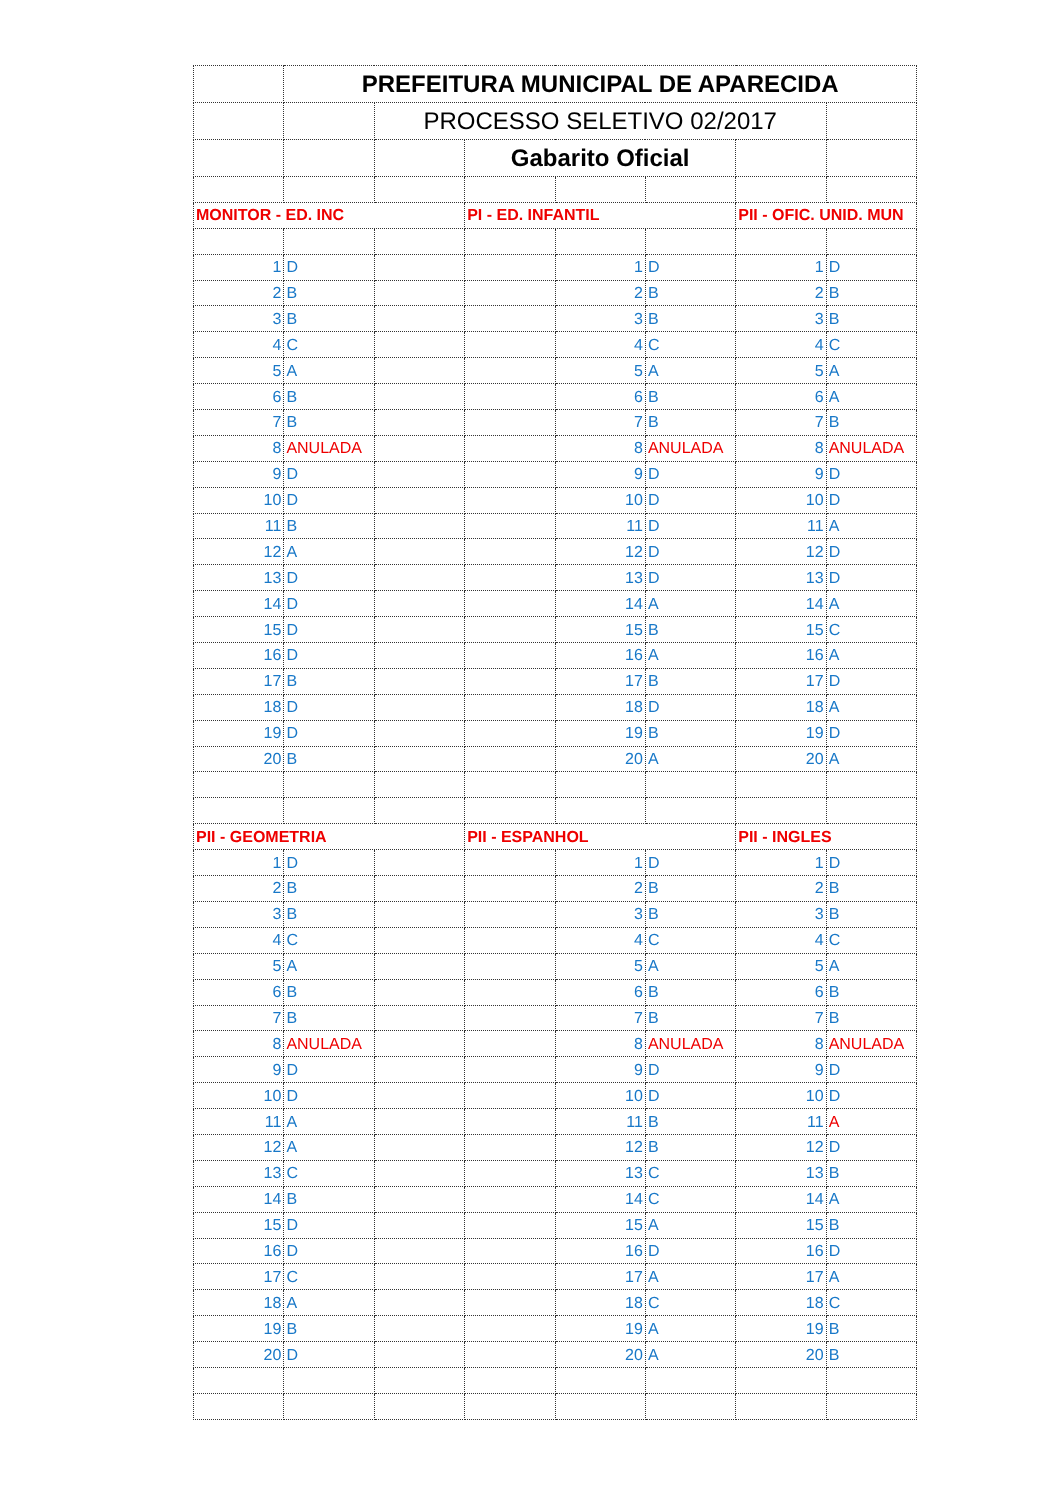| | PREFEITURA MUNICIPAL DE APARECIDA | | | | | | |
| | | PROCESSO SELETIVO 02/2017 | | | | | |
| | | | Gabarito Oficial | | | | |
| MONITOR - ED. INC | | | PI - ED. INFANTIL | | | PII - OFIC. UNID. MUN | |
| 1 | D | | | 1 | D | 1 | D |
| 2 | B | | | 2 | B | 2 | B |
| 3 | B | | | 3 | B | 3 | B |
| 4 | C | | | 4 | C | 4 | C |
| 5 | A | | | 5 | A | 5 | A |
| 6 | B | | | 6 | B | 6 | A |
| 7 | B | | | 7 | B | 7 | B |
| 8 | ANULADA | | | 8 | ANULADA | 8 | ANULADA |
| 9 | D | | | 9 | D | 9 | D |
| 10 | D | | | 10 | D | 10 | D |
| 11 | B | | | 11 | D | 11 | A |
| 12 | A | | | 12 | D | 12 | D |
| 13 | D | | | 13 | D | 13 | D |
| 14 | D | | | 14 | A | 14 | A |
| 15 | D | | | 15 | B | 15 | C |
| 16 | D | | | 16 | A | 16 | A |
| 17 | B | | | 17 | B | 17 | D |
| 18 | D | | | 18 | D | 18 | A |
| 19 | D | | | 19 | B | 19 | D |
| 20 | B | | | 20 | A | 20 | A |
| PII - GEOMETRIA | | | PII - ESPANHOL | | | PII - INGLES | |
| 1 | D | | | 1 | D | 1 | D |
| 2 | B | | | 2 | B | 2 | B |
| 3 | B | | | 3 | B | 3 | B |
| 4 | C | | | 4 | C | 4 | C |
| 5 | A | | | 5 | A | 5 | A |
| 6 | B | | | 6 | B | 6 | B |
| 7 | B | | | 7 | B | 7 | B |
| 8 | ANULADA | | | 8 | ANULADA | 8 | ANULADA |
| 9 | D | | | 9 | D | 9 | D |
| 10 | D | | | 10 | D | 10 | D |
| 11 | A | | | 11 | B | 11 | A |
| 12 | A | | | 12 | B | 12 | D |
| 13 | C | | | 13 | C | 13 | B |
| 14 | B | | | 14 | C | 14 | A |
| 15 | D | | | 15 | A | 15 | B |
| 16 | D | | | 16 | D | 16 | D |
| 17 | C | | | 17 | A | 17 | A |
| 18 | A | | | 18 | C | 18 | C |
| 19 | B | | | 19 | A | 19 | B |
| 20 | D | | | 20 | A | 20 | B |